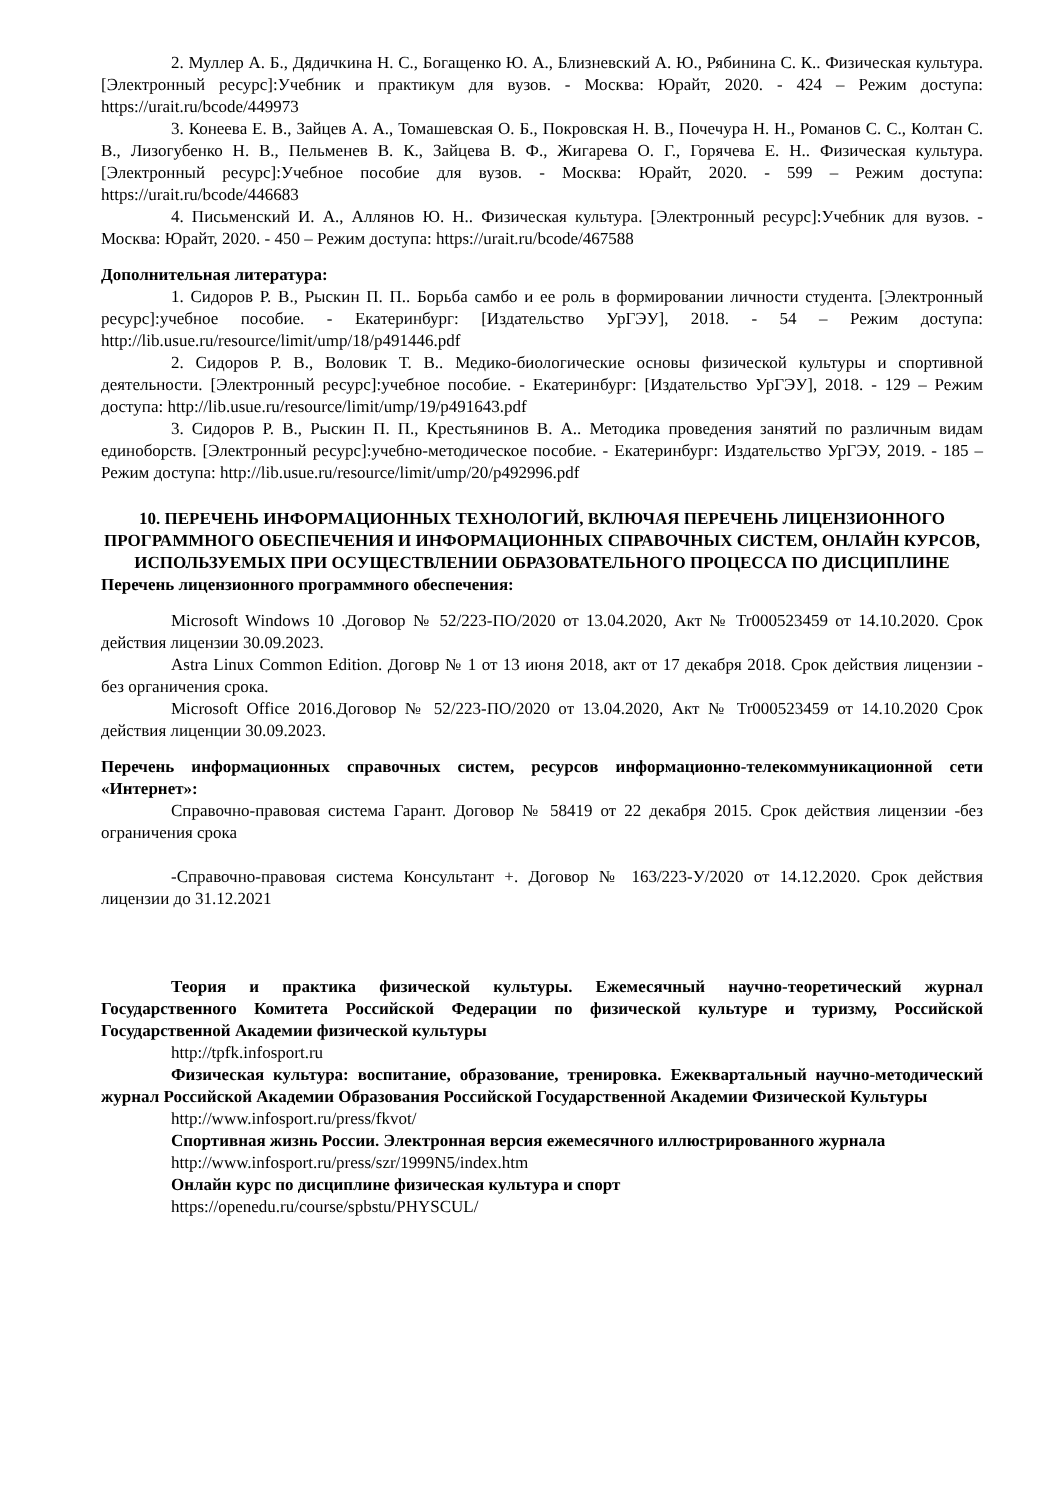2. Муллер А. Б., Дядичкина Н. С., Богащенко Ю. А., Близневский А. Ю., Рябинина С. К.. Физическая культура. [Электронный ресурс]:Учебник и практикум для вузов. - Москва: Юрайт, 2020. - 424 – Режим доступа: https://urait.ru/bcode/449973
3. Конеева Е. В., Зайцев А. А., Томашевская О. Б., Покровская Н. В., Почечура Н. Н., Романов С. С., Колтан С. В., Лизогубенко Н. В., Пельменев В. К., Зайцева В. Ф., Жигарева О. Г., Горячева Е. Н.. Физическая культура. [Электронный ресурс]:Учебное пособие для вузов. - Москва: Юрайт, 2020. - 599 – Режим доступа: https://urait.ru/bcode/446683
4. Письменский И. А., Аллянов Ю. Н.. Физическая культура. [Электронный ресурс]:Учебник для вузов. - Москва: Юрайт, 2020. - 450 – Режим доступа: https://urait.ru/bcode/467588
Дополнительная литература:
1. Сидоров Р. В., Рыскин П. П.. Борьба самбо и ее роль в формировании личности студента. [Электронный ресурс]:учебное пособие. - Екатеринбург: [Издательство УрГЭУ], 2018. - 54 – Режим доступа: http://lib.usue.ru/resource/limit/ump/18/p491446.pdf
2. Сидоров Р. В., Воловик Т. В.. Медико-биологические основы физической культуры и спортивной деятельности. [Электронный ресурс]:учебное пособие. - Екатеринбург: [Издательство УрГЭУ], 2018. - 129 – Режим доступа: http://lib.usue.ru/resource/limit/ump/19/p491643.pdf
3. Сидоров Р. В., Рыскин П. П., Крестьянинов В. А.. Методика проведения занятий по различным видам единоборств. [Электронный ресурс]:учебно-методическое пособие. - Екатеринбург: Издательство УрГЭУ, 2019. - 185 – Режим доступа: http://lib.usue.ru/resource/limit/ump/20/p492996.pdf
10. ПЕРЕЧЕНЬ ИНФОРМАЦИОННЫХ ТЕХНОЛОГИЙ, ВКЛЮЧАЯ ПЕРЕЧЕНЬ ЛИЦЕНЗИОННОГО ПРОГРАММНОГО ОБЕСПЕЧЕНИЯ И ИНФОРМАЦИОННЫХ СПРАВОЧНЫХ СИСТЕМ, ОНЛАЙН КУРСОВ, ИСПОЛЬЗУЕМЫХ ПРИ ОСУЩЕСТВЛЕНИИ ОБРАЗОВАТЕЛЬНОГО ПРОЦЕССА ПО ДИСЦИПЛИНЕ
Перечень лицензионного программного обеспечения:
Microsoft Windows 10 .Договор № 52/223-ПО/2020 от 13.04.2020, Акт № Tr000523459 от 14.10.2020. Срок действия лицензии 30.09.2023.
Astra Linux Common Edition. Договр № 1 от 13 июня 2018, акт от 17 декабря 2018. Срок действия лицензии - без органичения срока.
Microsoft Office 2016.Договор № 52/223-ПО/2020 от 13.04.2020, Акт № Tr000523459 от 14.10.2020 Срок действия лиценции 30.09.2023.
Перечень информационных справочных систем, ресурсов информационно-телекоммуникационной сети «Интернет»:
Справочно-правовая система Гарант. Договор № 58419 от 22 декабря 2015. Срок действия лицензии -без ограничения срока
-Справочно-правовая система Консультант +. Договор № 163/223-У/2020 от 14.12.2020. Срок действия лицензии до 31.12.2021
Теория и практика физической культуры. Ежемесячный научно-теоретический журнал Государственного Комитета Российской Федерации по физической культуре и туризму, Российской Государственной Академии физической культуры
http://tpfk.infosport.ru
Физическая культура: воспитание, образование, тренировка. Ежеквартальный научно-методический журнал Российской Академии Образования Российской Государственной Академии Физической Культуры
http://www.infosport.ru/press/fkvot/
Спортивная жизнь России. Электронная версия ежемесячного иллюстрированного журнала
http://www.infosport.ru/press/szr/1999N5/index.htm
Онлайн курс по дисциплине физическая культура и спорт
https://openedu.ru/course/spbstu/PHYSCUL/